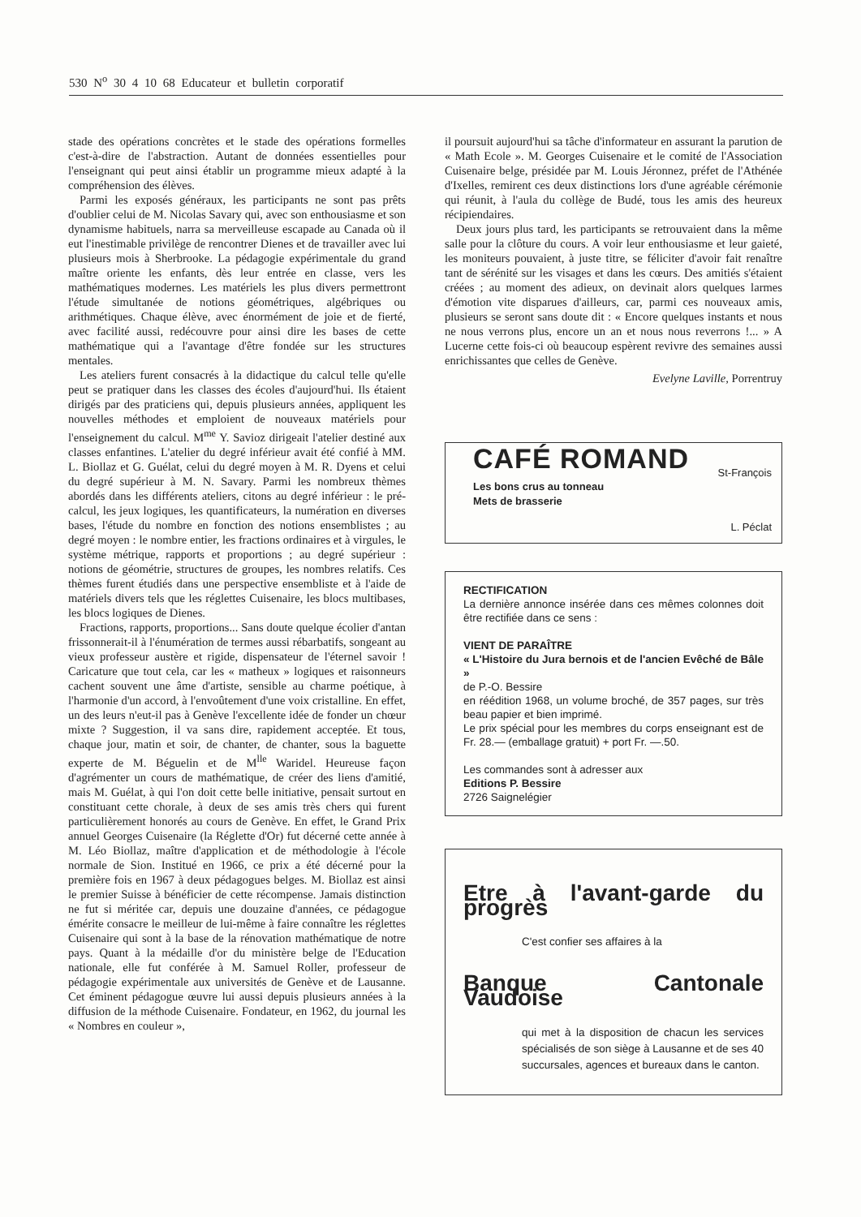530 N<sup>o</sup> 30 4 10 68 Educateur et bulletin corporatif
stade des opérations concrètes et le stade des opérations formelles c'est-à-dire de l'abstraction. Autant de données essentielles pour l'enseignant qui peut ainsi établir un programme mieux adapté à la compréhension des élèves.
Parmi les exposés généraux, les participants ne sont pas prêts d'oublier celui de M. Nicolas Savary qui, avec son enthousiasme et son dynamisme habituels, narra sa merveilleuse escapade au Canada où il eut l'inestimable privilège de rencontrer Dienes et de travailler avec lui plusieurs mois à Sherbrooke. La pédagogie expérimentale du grand maître oriente les enfants, dès leur entrée en classe, vers les mathématiques modernes. Les matériels les plus divers permettront l'étude simultanée de notions géométriques, algébriques ou arithmétiques. Chaque élève, avec énormément de joie et de fierté, avec facilité aussi, redécouvre pour ainsi dire les bases de cette mathématique qui a l'avantage d'être fondée sur les structures mentales.
Les ateliers furent consacrés à la didactique du calcul telle qu'elle peut se pratiquer dans les classes des écoles d'aujourd'hui. Ils étaient dirigés par des praticiens qui, depuis plusieurs années, appliquent les nouvelles méthodes et emploient de nouveaux matériels pour l'enseignement du calcul. M<sup>me</sup> Y. Savioz dirigeait l'atelier destiné aux classes enfantines. L'atelier du degré inférieur avait été confié à MM. L. Biollaz et G. Guélat, celui du degré moyen à M. R. Dyens et celui du degré supérieur à M. N. Savary. Parmi les nombreux thèmes abordés dans les différents ateliers, citons au degré inférieur : le pré-calcul, les jeux logiques, les quantificateurs, la numération en diverses bases, l'étude du nombre en fonction des notions ensemblistes ; au degré moyen : le nombre entier, les fractions ordinaires et à virgules, le système métrique, rapports et proportions ; au degré supérieur : notions de géométrie, structures de groupes, les nombres relatifs. Ces thèmes furent étudiés dans une perspective ensembliste et à l'aide de matériels divers tels que les réglettes Cuisenaire, les blocs multibases, les blocs logiques de Dienes.
Fractions, rapports, proportions... Sans doute quelque écolier d'antan frissonnerait-il à l'énumération de termes aussi rébarbatifs, songeant au vieux professeur austère et rigide, dispensateur de l'éternel savoir ! Caricature que tout cela, car les « matheux » logiques et raisonneurs cachent souvent une âme d'artiste, sensible au charme poétique, à l'harmonie d'un accord, à l'envoûtement d'une voix cristalline. En effet, un des leurs n'eut-il pas à Genève l'excellente idée de fonder un chœur mixte ? Suggestion, il va sans dire, rapidement acceptée. Et tous, chaque jour, matin et soir, de chanter, de chanter, sous la baguette experte de M. Béguelin et de M<sup>lle</sup> Waridel. Heureuse façon d'agrémenter un cours de mathématique, de créer des liens d'amitié, mais M. Guélat, à qui l'on doit cette belle initiative, pensait surtout en constituant cette chorale, à deux de ses amis très chers qui furent particulièrement honorés au cours de Genève. En effet, le Grand Prix annuel Georges Cuisenaire (la Réglette d'Or) fut décerné cette année à M. Léo Biollaz, maître d'application et de méthodologie à l'école normale de Sion. Institué en 1966, ce prix a été décerné pour la première fois en 1967 à deux pédagogues belges. M. Biollaz est ainsi le premier Suisse à bénéficier de cette récompense. Jamais distinction ne fut si méritée car, depuis une douzaine d'années, ce pédagogue émérite consacre le meilleur de lui-même à faire connaître les réglettes Cuisenaire qui sont à la base de la rénovation mathématique de notre pays. Quant à la médaille d'or du ministère belge de l'Education nationale, elle fut conférée à M. Samuel Roller, professeur de pédagogie expérimentale aux universités de Genève et de Lausanne. Cet éminent pédagogue œuvre lui aussi depuis plusieurs années à la diffusion de la méthode Cuisenaire. Fondateur, en 1962, du journal les « Nombres en couleur »,
il poursuit aujourd'hui sa tâche d'informateur en assurant la parution de « Math Ecole ». M. Georges Cuisenaire et le comité de l'Association Cuisenaire belge, présidée par M. Louis Jéronnez, préfet de l'Athénée d'Ixelles, remirent ces deux distinctions lors d'une agréable cérémonie qui réunit, à l'aula du collège de Budé, tous les amis des heureux récipiendaires.
Deux jours plus tard, les participants se retrouvaient dans la même salle pour la clôture du cours. A voir leur enthousiasme et leur gaieté, les moniteurs pouvaient, à juste titre, se féliciter d'avoir fait renaître tant de sérénité sur les visages et dans les cœurs. Des amitiés s'étaient créées ; au moment des adieux, on devinait alors quelques larmes d'émotion vite disparues d'ailleurs, car, parmi ces nouveaux amis, plusieurs se seront sans doute dit : « Encore quelques instants et nous ne nous verrons plus, encore un an et nous nous reverrons !... » A Lucerne cette fois-ci où beaucoup espèrent revivre des semaines aussi enrichissantes que celles de Genève.
Evelyne Laville, Porrentruy
CAFÉ ROMAND St-François
Les bons crus au tonneau
Mets de brasserie
L. Péclat
RECTIFICATION
La dernière annonce insérée dans ces mêmes colonnes doit être rectifiée dans ce sens :
VIENT DE PARAÎTRE
« L'Histoire du Jura bernois et de l'ancien Evêché de Bâle »
de P.-O. Bessire
en réédition 1968, un volume broché, de 357 pages, sur très beau papier et bien imprimé.
Le prix spécial pour les membres du corps enseignant est de Fr. 28.— (emballage gratuit) + port Fr. —.50.
Les commandes sont à adresser aux
Editions P. Bessire
2726 Saignelégier
Etre à l'avant-garde du progrès
C'est confier ses affaires à la
Banque Cantonale Vaudoise
qui met à la disposition de chacun les services spécialisés de son siège à Lausanne et de ses 40 succursales, agences et bureaux dans le canton.